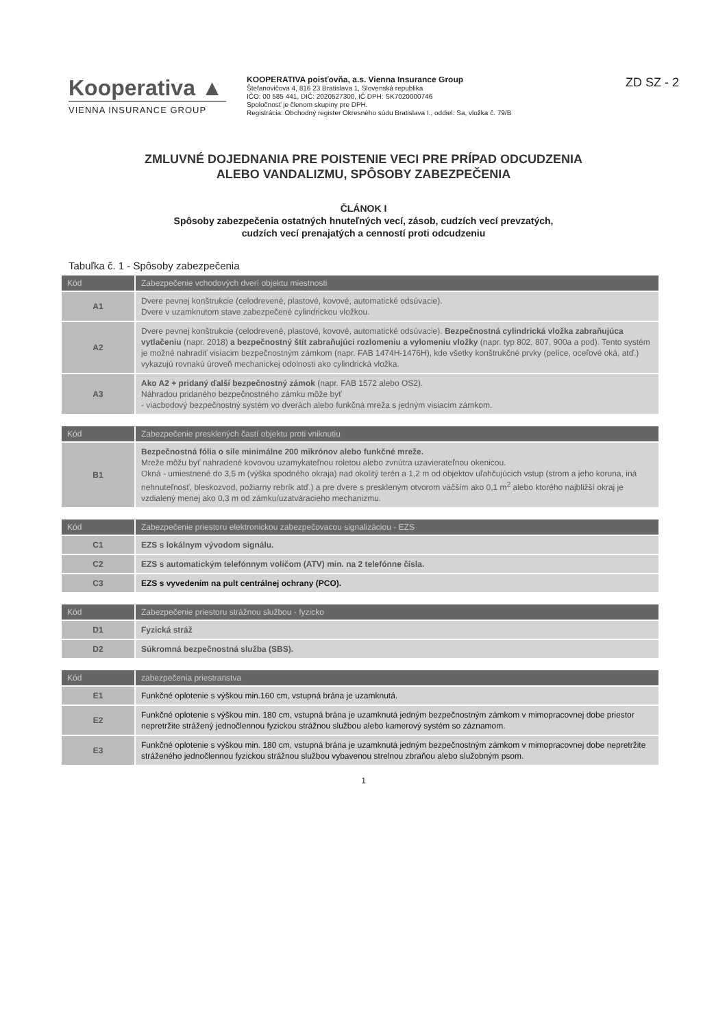Kooperativa ▲
VIENNA INSURANCE GROUP
KOOPERATIVA poisťovňa, a.s. Vienna Insurance Group
Štefanovičova 4, 816 23 Bratislava 1, Slovenská republika
IČO: 00 585 441, DIČ: 2020527300, IČ DPH: SK7020000746
Spoločnosť je členom skupiny pre DPH.
Registrácia: Obchodný register Okresného súdu Bratislava I., oddiel: Sa, vložka č. 79/B
ZD SZ - 2
ZMLUVNÉ DOJEDNANIA PRE POISTENIE VECI PRE PRÍPAD ODCUDZENIA
ALEBO VANDALIZMU, SPÔSOBY ZABEZPEČENIA
ČLÁNOK I
Spôsoby zabezpečenia ostatných hnuteľných vecí, zásob, cudzích vecí prevzatých,
cudzích vecí prenajatých a cenností proti odcudzeniu
Tabuľka č. 1 - Spôsoby zabezpečenia
| Kód | Zabezpečenie vchodových dverí objektu miestnosti |
| --- | --- |
| A1 | Dvere pevnej konštrukcie (celodrevené, plastové, kovové, automatické odsúvacie). Dvere v uzamknutom stave zabezpečené cylindrickou vložkou. |
| A2 | Dvere pevnej konštrukcie (celodrevené, plastové, kovové, automatické odsúvacie). Bezpečnostná cylindrická vložka zabraňujúca vytlačeniu (napr. 2018) a bezpečnostný štít zabraňujúci rozlomeniu a vylomeniu vložky (napr. typ 802, 807, 900a a pod). Tento systém je možné nahradiť visiacim bezpečnostným zámkom (napr. FAB 1474H-1476H), kde všetky konštrukčné prvky (pelíce, oceľové oká, atď.) vykazujú rovnakú úroveň mechanickej odolnosti ako cylindrická vložka. |
| A3 | Ako A2 + pridaný ďalší bezpečnostný zámok (napr. FAB 1572 alebo OS2). Náhradou pridaného bezpečnostného zámku môže byť - viacbodový bezpečnostný systém vo dverách alebo funkčná mreža s jedným visiacim zámkom. |
| Kód | Zabezpečenie presklených častí objektu proti vniknutiu |
| --- | --- |
| B1 | Bezpečnostná fólia o sile minimálne 200 mikrónov alebo funkčné mreže. Mreže môžu byť nahradené kovovou uzamykateľnou roletou alebo zvnútra uzavierateľnou okenicou. Okná - umiestnené do 3,5 m (výška spodného okraja) nad okolitý terén a 1,2 m od objektov uľahčujúcich vstup (strom a jeho koruna, iná nehnuteľnosť, bleskozvod, požiarny rebrík atď.) a pre dvere s preskleným otvorom väčším ako 0,1 m<sup>2</sup> alebo ktorého najbližší okraj je vzdialený menej ako 0,3 m od zámku/uzatváracieho mechanizmu. |
| Kód | Zabezpečenie priestoru elektronickou zabezpečovacou signalizáciou - EZS |
| --- | --- |
| C1 | EZS s lokálnym vývodom signálu. |
| C2 | EZS s automatickým telefónnym voličom (ATV) min. na 2 telefónne čísla. |
| C3 | EZS s vyvedením na pult centrálnej ochrany (PCO). |
| Kód | Zabezpečenie priestoru strážnou službou - fyzicko |
| --- | --- |
| D1 | Fyzická stráž |
| D2 | Súkromná bezpečnostná služba (SBS). |
| Kód | zabezpečenia priestranstva |
| --- | --- |
| E1 | Funkčné oplotenie s výškou min.160 cm, vstupná brána je uzamknutá. |
| E2 | Funkčné oplotenie s výškou min. 180 cm, vstupná brána je uzamknutá jedným bezpečnostným zámkom v mimopracovnej dobe priestor nepretržite strážený jednočlennou fyzickou strážnou službou alebo kamerový systém so záznamom. |
| E3 | Funkčné oplotenie s výškou min. 180 cm, vstupná brána je uzamknutá jedným bezpečnostným zámkom v mimopracovnej dobe nepretržite stráženého jednočlennou fyzickou strážnou službou vybavenou strelnou zbraňou alebo služobným psom. |
1